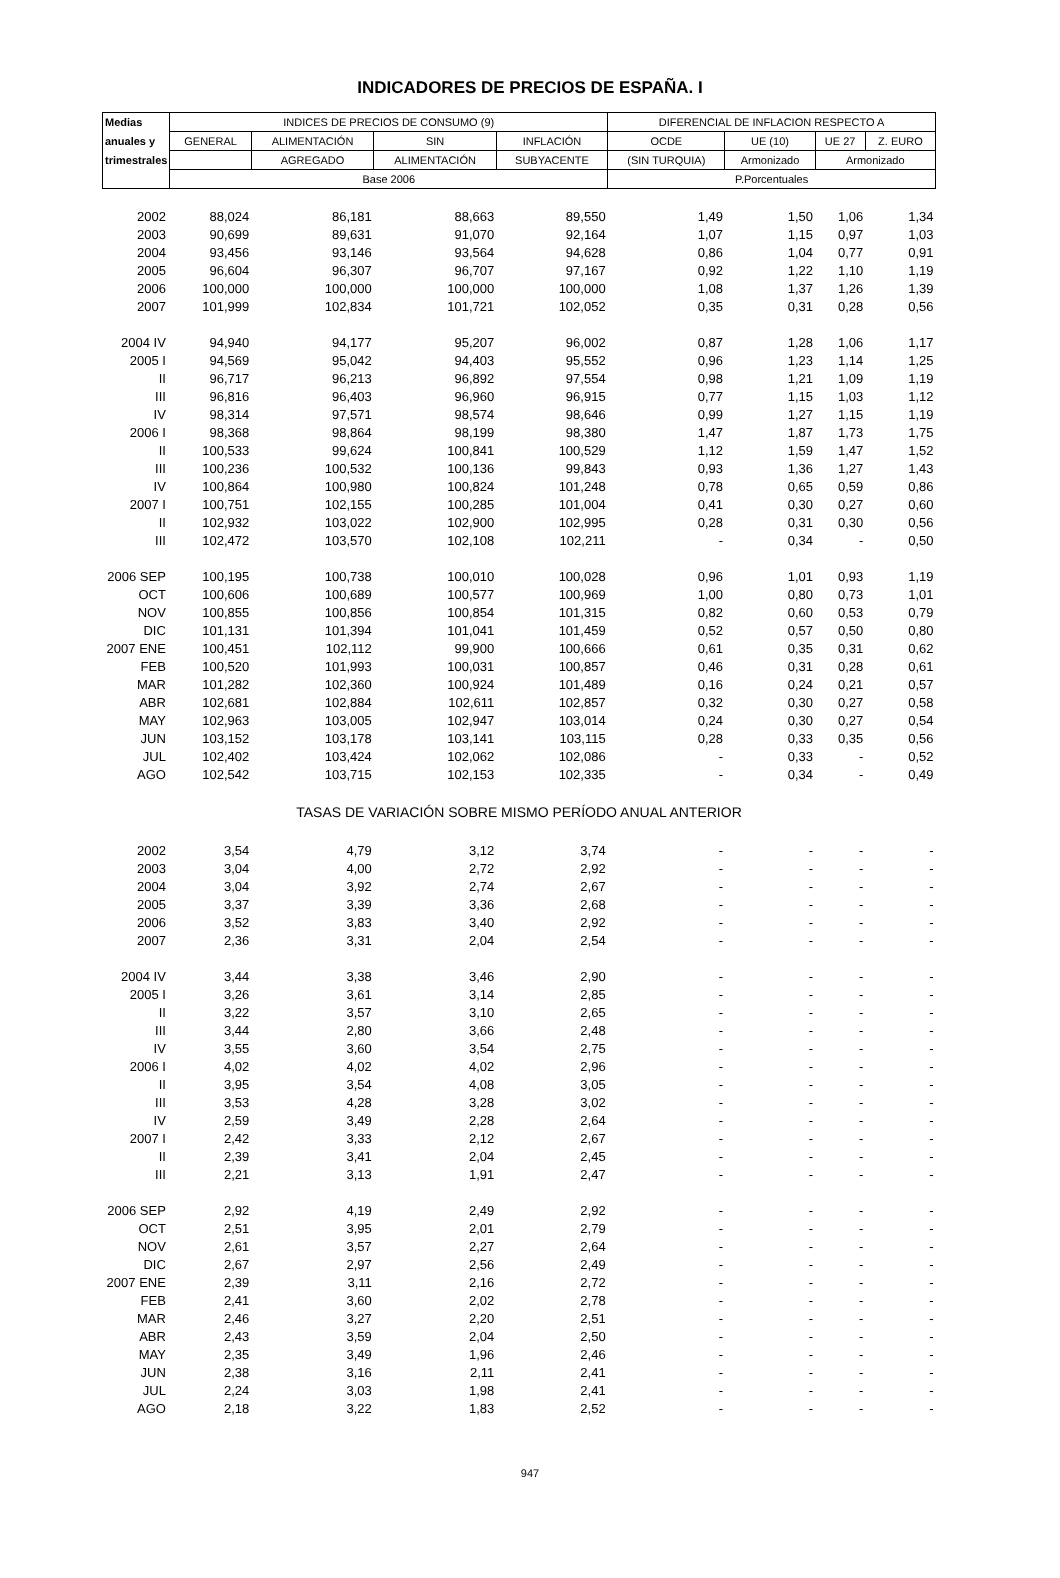INDICADORES DE PRECIOS DE ESPAÑA. I
| Medias | INDICES DE PRECIOS DE CONSUMO (9) | | | | DIFERENCIAL DE INFLACION RESPECTO A | | | |
| --- | --- | --- | --- | --- | --- | --- | --- | --- |
| anuales y | GENERAL | ALIMENTACIÓN | SIN | INFLACIÓN | OCDE | UE (10) | UE 27 | Z. EURO |
| trimestrales | | AGREGADO | ALIMENTACIÓN | SUBYACENTE | (SIN TURQUIA) | Armonizado | Armonizado | |
| | Base 2006 | | | | P.Porcentuales | | | |
| 2002 | 88,024 | 86,181 | 88,663 | 89,550 | 1,49 | 1,50 | 1,06 | 1,34 |
| 2003 | 90,699 | 89,631 | 91,070 | 92,164 | 1,07 | 1,15 | 0,97 | 1,03 |
| 2004 | 93,456 | 93,146 | 93,564 | 94,628 | 0,86 | 1,04 | 0,77 | 0,91 |
| 2005 | 96,604 | 96,307 | 96,707 | 97,167 | 0,92 | 1,22 | 1,10 | 1,19 |
| 2006 | 100,000 | 100,000 | 100,000 | 100,000 | 1,08 | 1,37 | 1,26 | 1,39 |
| 2007 | 101,999 | 102,834 | 101,721 | 102,052 | 0,35 | 0,31 | 0,28 | 0,56 |
| 2004 IV | 94,940 | 94,177 | 95,207 | 96,002 | 0,87 | 1,28 | 1,06 | 1,17 |
| 2005 I | 94,569 | 95,042 | 94,403 | 95,552 | 0,96 | 1,23 | 1,14 | 1,25 |
| II | 96,717 | 96,213 | 96,892 | 97,554 | 0,98 | 1,21 | 1,09 | 1,19 |
| III | 96,816 | 96,403 | 96,960 | 96,915 | 0,77 | 1,15 | 1,03 | 1,12 |
| IV | 98,314 | 97,571 | 98,574 | 98,646 | 0,99 | 1,27 | 1,15 | 1,19 |
| 2006 I | 98,368 | 98,864 | 98,199 | 98,380 | 1,47 | 1,87 | 1,73 | 1,75 |
| II | 100,533 | 99,624 | 100,841 | 100,529 | 1,12 | 1,59 | 1,47 | 1,52 |
| III | 100,236 | 100,532 | 100,136 | 99,843 | 0,93 | 1,36 | 1,27 | 1,43 |
| IV | 100,864 | 100,980 | 100,824 | 101,248 | 0,78 | 0,65 | 0,59 | 0,86 |
| 2007 I | 100,751 | 102,155 | 100,285 | 101,004 | 0,41 | 0,30 | 0,27 | 0,60 |
| II | 102,932 | 103,022 | 102,900 | 102,995 | 0,28 | 0,31 | 0,30 | 0,56 |
| III | 102,472 | 103,570 | 102,108 | 102,211 | - | 0,34 | - | 0,50 |
| 2006 SEP | 100,195 | 100,738 | 100,010 | 100,028 | 0,96 | 1,01 | 0,93 | 1,19 |
| OCT | 100,606 | 100,689 | 100,577 | 100,969 | 1,00 | 0,80 | 0,73 | 1,01 |
| NOV | 100,855 | 100,856 | 100,854 | 101,315 | 0,82 | 0,60 | 0,53 | 0,79 |
| DIC | 101,131 | 101,394 | 101,041 | 101,459 | 0,52 | 0,57 | 0,50 | 0,80 |
| 2007 ENE | 100,451 | 102,112 | 99,900 | 100,666 | 0,61 | 0,35 | 0,31 | 0,62 |
| FEB | 100,520 | 101,993 | 100,031 | 100,857 | 0,46 | 0,31 | 0,28 | 0,61 |
| MAR | 101,282 | 102,360 | 100,924 | 101,489 | 0,16 | 0,24 | 0,21 | 0,57 |
| ABR | 102,681 | 102,884 | 102,611 | 102,857 | 0,32 | 0,30 | 0,27 | 0,58 |
| MAY | 102,963 | 103,005 | 102,947 | 103,014 | 0,24 | 0,30 | 0,27 | 0,54 |
| JUN | 103,152 | 103,178 | 103,141 | 103,115 | 0,28 | 0,33 | 0,35 | 0,56 |
| JUL | 102,402 | 103,424 | 102,062 | 102,086 | - | 0,33 | - | 0,52 |
| AGO | 102,542 | 103,715 | 102,153 | 102,335 | - | 0,34 | - | 0,49 |
| TASAS DE VARIACIÓN SOBRE MISMO PERÍODO ANUAL ANTERIOR | | | | | | | | |
| 2002 | 3,54 | 4,79 | 3,12 | 3,74 | - | - | - | - |
| 2003 | 3,04 | 4,00 | 2,72 | 2,92 | - | - | - | - |
| 2004 | 3,04 | 3,92 | 2,74 | 2,67 | - | - | - | - |
| 2005 | 3,37 | 3,39 | 3,36 | 2,68 | - | - | - | - |
| 2006 | 3,52 | 3,83 | 3,40 | 2,92 | - | - | - | - |
| 2007 | 2,36 | 3,31 | 2,04 | 2,54 | - | - | - | - |
| 2004 IV | 3,44 | 3,38 | 3,46 | 2,90 | - | - | - | - |
| 2005 I | 3,26 | 3,61 | 3,14 | 2,85 | - | - | - | - |
| II | 3,22 | 3,57 | 3,10 | 2,65 | - | - | - | - |
| III | 3,44 | 2,80 | 3,66 | 2,48 | - | - | - | - |
| IV | 3,55 | 3,60 | 3,54 | 2,75 | - | - | - | - |
| 2006 I | 4,02 | 4,02 | 4,02 | 2,96 | - | - | - | - |
| II | 3,95 | 3,54 | 4,08 | 3,05 | - | - | - | - |
| III | 3,53 | 4,28 | 3,28 | 3,02 | - | - | - | - |
| IV | 2,59 | 3,49 | 2,28 | 2,64 | - | - | - | - |
| 2007 I | 2,42 | 3,33 | 2,12 | 2,67 | - | - | - | - |
| II | 2,39 | 3,41 | 2,04 | 2,45 | - | - | - | - |
| III | 2,21 | 3,13 | 1,91 | 2,47 | - | - | - | - |
| 2006 SEP | 2,92 | 4,19 | 2,49 | 2,92 | - | - | - | - |
| OCT | 2,51 | 3,95 | 2,01 | 2,79 | - | - | - | - |
| NOV | 2,61 | 3,57 | 2,27 | 2,64 | - | - | - | - |
| DIC | 2,67 | 2,97 | 2,56 | 2,49 | - | - | - | - |
| 2007 ENE | 2,39 | 3,11 | 2,16 | 2,72 | - | - | - | - |
| FEB | 2,41 | 3,60 | 2,02 | 2,78 | - | - | - | - |
| MAR | 2,46 | 3,27 | 2,20 | 2,51 | - | - | - | - |
| ABR | 2,43 | 3,59 | 2,04 | 2,50 | - | - | - | - |
| MAY | 2,35 | 3,49 | 1,96 | 2,46 | - | - | - | - |
| JUN | 2,38 | 3,16 | 2,11 | 2,41 | - | - | - | - |
| JUL | 2,24 | 3,03 | 1,98 | 2,41 | - | - | - | - |
| AGO | 2,18 | 3,22 | 1,83 | 2,52 | - | - | - | - |
947